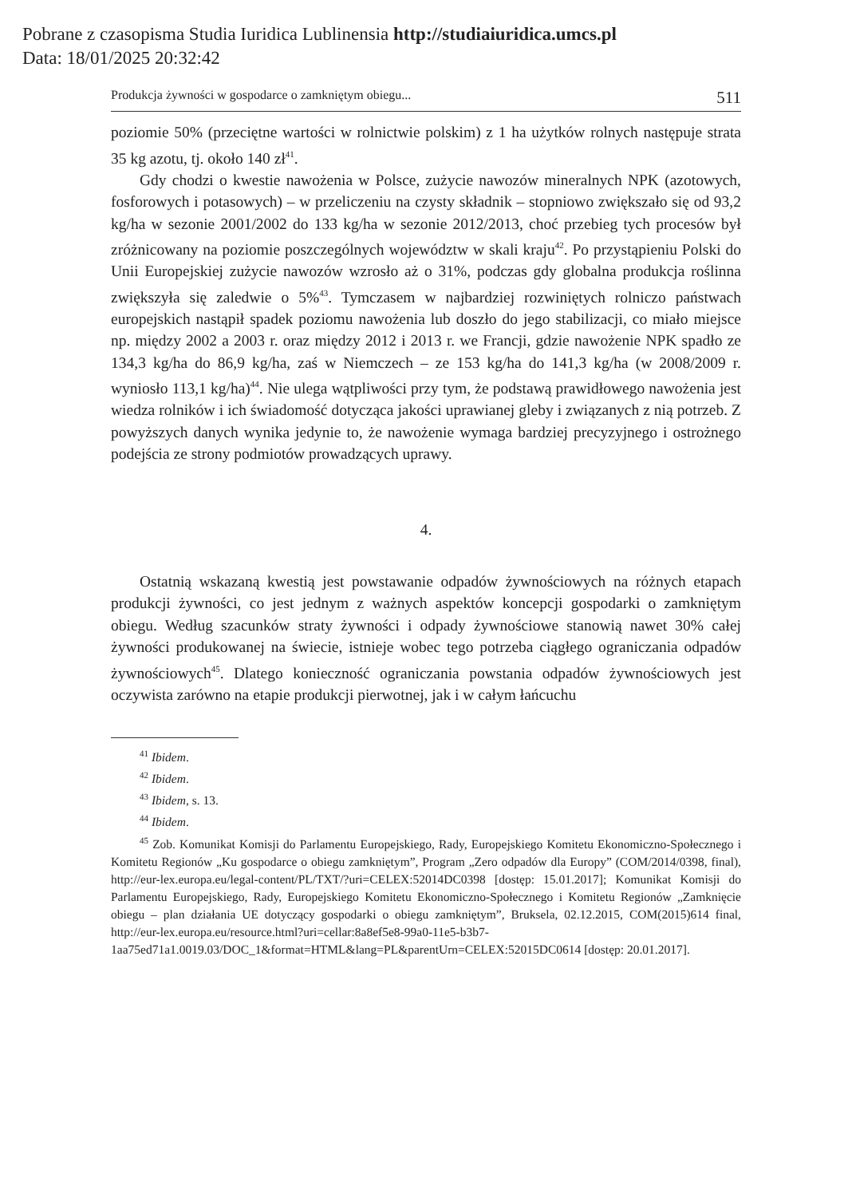Pobrane z czasopisma Studia Iuridica Lublinensia http://studiaiuridica.umcs.pl
Data: 18/01/2025 20:32:42
Produkcja żywności w gospodarce o zamkniętym obiegu... 511
poziomie 50% (przeciętne wartości w rolnictwie polskim) z 1 ha użytków rolnych następuje strata 35 kg azotu, tj. około 140 zł<sup>41</sup>.
Gdy chodzi o kwestie nawożenia w Polsce, zużycie nawozów mineralnych NPK (azotowych, fosforowych i potasowych) – w przeliczeniu na czysty składnik – stopniowo zwiększało się od 93,2 kg/ha w sezonie 2001/2002 do 133 kg/ha w sezonie 2012/2013, choć przebieg tych procesów był zróżnicowany na poziomie poszczególnych województw w skali kraju<sup>42</sup>. Po przystąpieniu Polski do Unii Europejskiej zużycie nawozów wzrosło aż o 31%, podczas gdy globalna produkcja roślinna zwiększyła się zaledwie o 5%<sup>43</sup>. Tymczasem w najbardziej rozwiniętych rolniczo państwach europejskich nastąpił spadek poziomu nawożenia lub doszło do jego stabilizacji, co miało miejsce np. między 2002 a 2003 r. oraz między 2012 i 2013 r. we Francji, gdzie nawożenie NPK spadło ze 134,3 kg/ha do 86,9 kg/ha, zaś w Niemczech – ze 153 kg/ha do 141,3 kg/ha (w 2008/2009 r. wyniosło 113,1 kg/ha)<sup>44</sup>. Nie ulega wątpliwości przy tym, że podstawą prawidłowego nawożenia jest wiedza rolników i ich świadomość dotycząca jakości uprawianej gleby i związanych z nią potrzeb. Z powyższych danych wynika jedynie to, że nawożenie wymaga bardziej precyzyjnego i ostrożnego podejścia ze strony podmiotów prowadzących uprawy.
4.
Ostatnią wskazaną kwestią jest powstawanie odpadów żywnościowych na różnych etapach produkcji żywności, co jest jednym z ważnych aspektów koncepcji gospodarki o zamkniętym obiegu. Według szacunków straty żywności i odpady żywnościowe stanowią nawet 30% całej żywności produkowanej na świecie, istnieje wobec tego potrzeba ciągłego ograniczania odpadów żywnościowych<sup>45</sup>. Dlatego konieczność ograniczania powstania odpadów żywnościowych jest oczywista zarówno na etapie produkcji pierwotnej, jak i w całym łańcuchu
<sup>41</sup> Ibidem.
<sup>42</sup> Ibidem.
<sup>43</sup> Ibidem, s. 13.
<sup>44</sup> Ibidem.
<sup>45</sup> Zob. Komunikat Komisji do Parlamentu Europejskiego, Rady, Europejskiego Komitetu Ekonomiczno-Społecznego i Komitetu Regionów „Ku gospodarce o obiegu zamkniętym”, Program „Zero odpadów dla Europy” (COM/2014/0398, final), http://eur-lex.europa.eu/legal-content/PL/TXT/?uri=CELEX:52014DC0398 [dostęp: 15.01.2017]; Komunikat Komisji do Parlamentu Europejskiego, Rady, Europejskiego Komitetu Ekonomiczno-Społecznego i Komitetu Regionów „Zamknięcie obiegu – plan działania UE dotyczący gospodarki o obiegu zamkniętym”, Bruksela, 02.12.2015, COM(2015)614 final, http://eur-lex.europa.eu/resource.html?uri=cellar:8a8ef5e8-99a0-11e5-b3b7-1aa75ed71a1.0019.03/DOC_1&format=HTML&lang=PL&parentUrn=CELEX:52015DC0614 [dostęp: 20.01.2017].